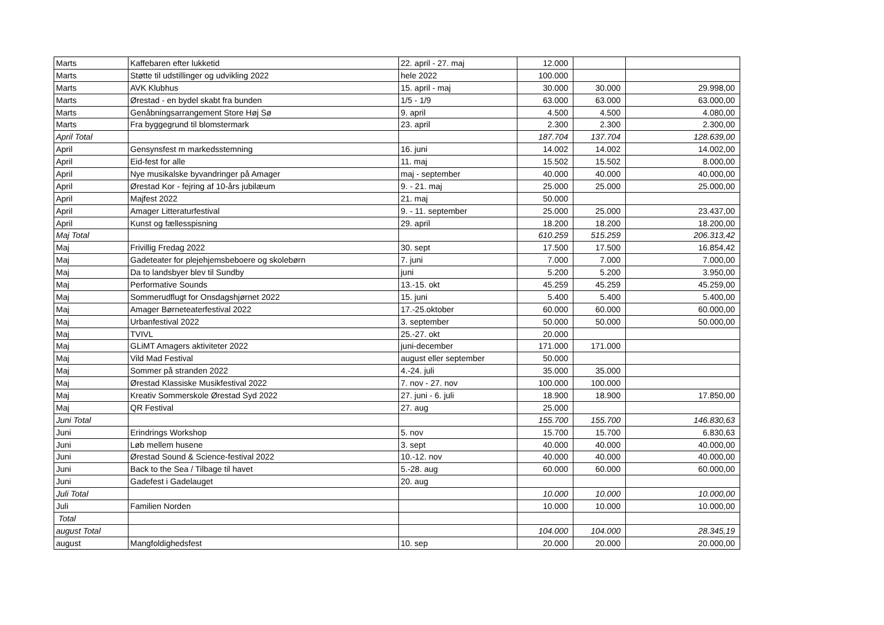| Marts | Kaffebaren efter lukketid | 22. april - 27. maj | 12.000 | | |
| Marts | Støtte til udstillinger og udvikling 2022 | hele 2022 | 100.000 | | |
| Marts | AVK Klubhus | 15. april - maj | 30.000 | 30.000 | 29.998,00 |
| Marts | Ørestad - en bydel skabt fra bunden | 1/5 - 1/9 | 63.000 | 63.000 | 63.000,00 |
| Marts | Genåbningsarrangement Store Høj Sø | 9. april | 4.500 | 4.500 | 4.080,00 |
| Marts | Fra byggegrund til blomstermark | 23. april | 2.300 | 2.300 | 2.300,00 |
| April Total | | | 187.704 | 137.704 | 128.639,00 |
| April | Gensynsfest m markedsstemning | 16. juni | 14.002 | 14.002 | 14.002,00 |
| April | Eid-fest for alle | 11. maj | 15.502 | 15.502 | 8.000,00 |
| April | Nye musikalske byvandringer på Amager | maj - september | 40.000 | 40.000 | 40.000,00 |
| April | Ørestad Kor - fejring af 10-års jubilæum | 9. - 21. maj | 25.000 | 25.000 | 25.000,00 |
| April | Majfest 2022 | 21. maj | 50.000 | | |
| April | Amager Litteraturfestival | 9. - 11. september | 25.000 | 25.000 | 23.437,00 |
| April | Kunst og fællesspisning | 29. april | 18.200 | 18.200 | 18.200,00 |
| Maj Total | | | 610.259 | 515.259 | 206.313,42 |
| Maj | Frivillig Fredag 2022 | 30. sept | 17.500 | 17.500 | 16.854,42 |
| Maj | Gadeteater for plejehjemsbeboere og skolebørn | 7. juni | 7.000 | 7.000 | 7.000,00 |
| Maj | Da to landsbyer blev til Sundby | juni | 5.200 | 5.200 | 3.950,00 |
| Maj | Performative Sounds | 13.-15. okt | 45.259 | 45.259 | 45.259,00 |
| Maj | Sommerudflugt for Onsdagshjørnet 2022 | 15. juni | 5.400 | 5.400 | 5.400,00 |
| Maj | Amager Børneteaterfestival 2022 | 17.-25.oktober | 60.000 | 60.000 | 60.000,00 |
| Maj | Urbanfestival 2022 | 3. september | 50.000 | 50.000 | 50.000,00 |
| Maj | TVIVL | 25.-27. okt | 20.000 | | |
| Maj | GLiMT Amagers aktiviteter 2022 | juni-december | 171.000 | 171.000 | |
| Maj | Vild Mad Festival | august eller september | 50.000 | | |
| Maj | Sommer på stranden 2022 | 4.-24. juli | 35.000 | 35.000 | |
| Maj | Ørestad Klassiske Musikfestival 2022 | 7. nov - 27. nov | 100.000 | 100.000 | |
| Maj | Kreativ Sommerskole Ørestad Syd 2022 | 27. juni - 6. juli | 18.900 | 18.900 | 17.850,00 |
| Maj | QR Festival | 27. aug | 25.000 | | |
| Juni Total | | | 155.700 | 155.700 | 146.830,63 |
| Juni | Erindrings Workshop | 5. nov | 15.700 | 15.700 | 6.830,63 |
| Juni | Løb mellem husene | 3. sept | 40.000 | 40.000 | 40.000,00 |
| Juni | Ørestad Sound & Science-festival 2022 | 10.-12. nov | 40.000 | 40.000 | 40.000,00 |
| Juni | Back to the Sea / Tilbage til havet | 5.-28. aug | 60.000 | 60.000 | 60.000,00 |
| Juni | Gadefest i Gadelauget | 20. aug | | | |
| Juli Total | | | 10.000 | 10.000 | 10.000,00 |
| Juli | Familien Norden | | 10.000 | 10.000 | 10.000,00 |
| Total | | | | | |
| august Total | | | 104.000 | 104.000 | 28.345,19 |
| august | Mangfoldighedsfest | 10. sep | 20.000 | 20.000 | 20.000,00 |